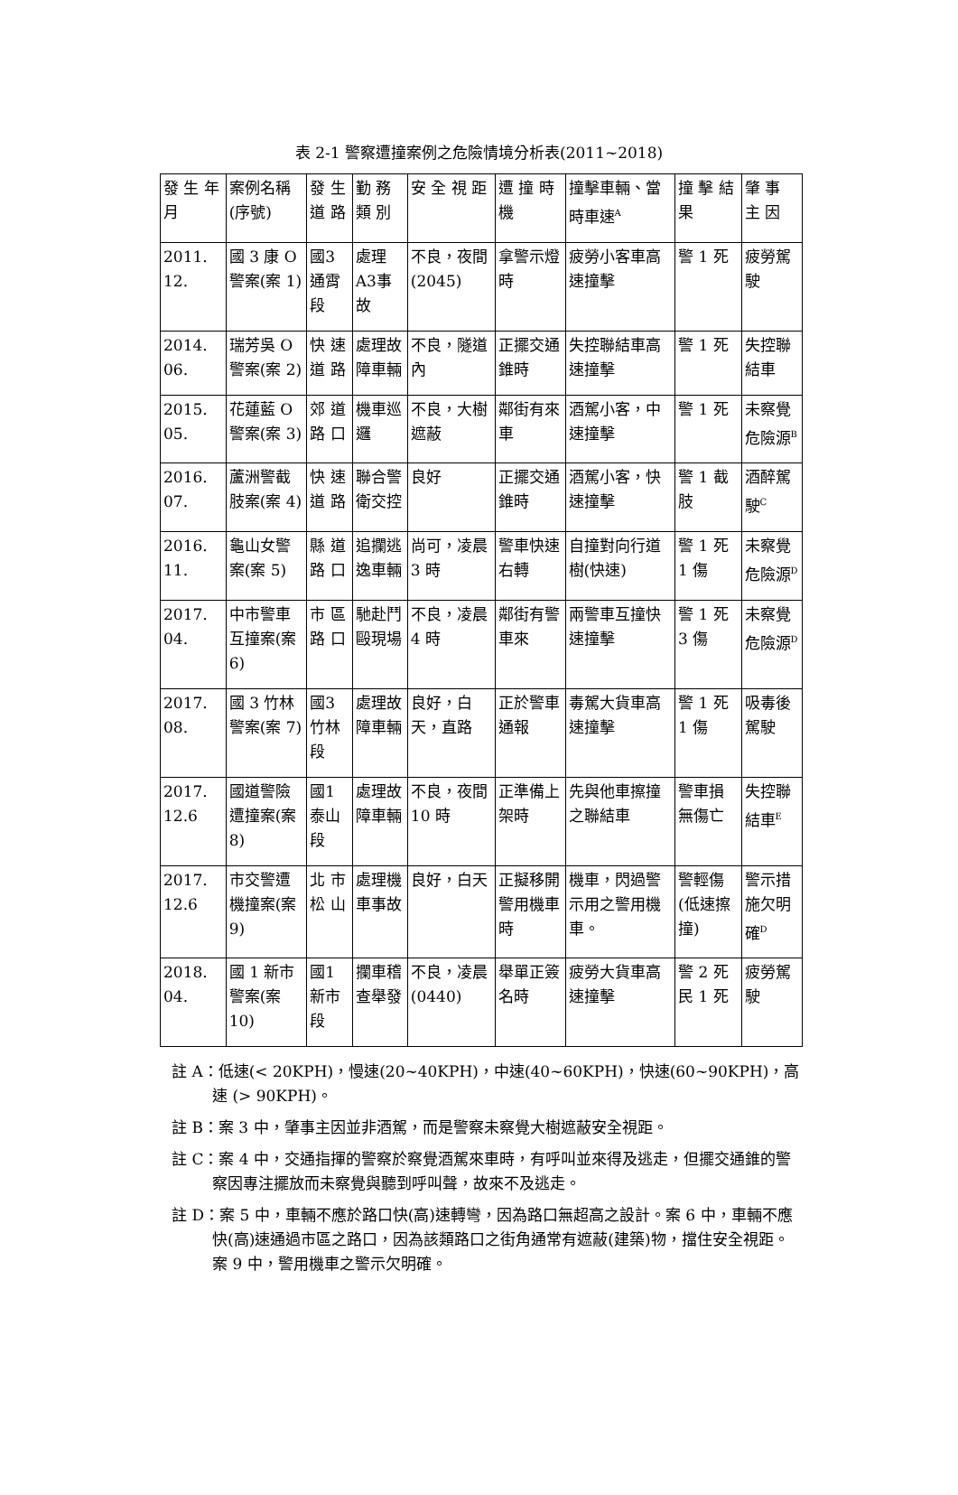表 2-1 警察遭撞案例之危險情境分析表(2011~2018)
| 發 生 年 月 | 案例名稱 (序號) | 發 生 道 路 | 勤 務 類 別 | 安 全 視 距 | 遭 撞 時 機 | 撞擊車輛、當時車速<sup>A</sup> | 撞 擊 結 果 | 肇 事 主 因 |
| --- | --- | --- | --- | --- | --- | --- | --- | --- |
| 2011. 12. | 國 3 康 O 警案(案 1) | 國3通霄段 | 處理A3事故 | 不良，夜間(2045) | 拿警示燈時 | 疲勞小客車高速撞擊 | 警 1 死 | 疲勞駕駛 |
| 2014. 06. | 瑞芳吳 O 警案(案 2) | 快 速 道 路 | 處理故障車輛 | 不良，隧道內 | 正擺交通錐時 | 失控聯結車高速撞擊 | 警 1 死 | 失控聯結車 |
| 2015. 05. | 花蓮藍 O 警案(案 3) | 郊 道 路 口 | 機車巡邏 | 不良，大樹遮蔽 | 鄰街有來車 | 酒駕小客，中速撞擊 | 警 1 死 | 未察覺危險源<sup>B</sup> |
| 2016. 07. | 蘆洲警截肢案(案 4) | 快 速 道 路 | 聯合警衛交控 | 良好 | 正擺交通錐時 | 酒駕小客，快速撞擊 | 警 1 截肢 | 酒醉駕駛<sup>C</sup> |
| 2016. 11. | 龜山女警案(案 5) | 縣 道 路 口 | 追攔逃逸車輛 | 尚可，凌晨 3 時 | 警車快速右轉 | 自撞對向行道樹(快速) | 警 1 死 1 傷 | 未察覺危險源<sup>D</sup> |
| 2017. 04. | 中市警車互撞案(案 6) | 市 區 路 口 | 馳赴鬥毆現場 | 不良，凌晨 4 時 | 鄰街有警車來 | 兩警車互撞快速撞擊 | 警 1 死 3 傷 | 未察覺危險源<sup>D</sup> |
| 2017. 08. | 國 3 竹林警案(案 7) | 國3竹林段 | 處理故障車輛 | 良好，白天，直路 | 正於警車通報 | 毒駕大貨車高速撞擊 | 警 1 死 1 傷 | 吸毒後駕駛 |
| 2017. 12.6 | 國道警險遭撞案(案 8) | 國1泰山段 | 處理故障車輛 | 不良，夜間 10 時 | 正準備上架時 | 先與他車擦撞之聯結車 | 警車損無傷亡 | 失控聯結車<sup>E</sup> |
| 2017. 12.6 | 市交警遭機撞案(案 9) | 北 市 松 山 | 處理機車事故 | 良好，白天 | 正擬移開警用機車時 | 機車，閃過警示用之警用機車。 | 警輕傷(低速擦撞) | 警示措施欠明確<sup>D</sup> |
| 2018. 04. | 國 1 新市警案(案 10) | 國1新市段 | 攔車稽查舉發 | 不良，凌晨(0440) | 舉單正簽名時 | 疲勞大貨車高速撞擊 | 警 2 死 民 1 死 | 疲勞駕駛 |
註 A：低速(< 20KPH)，慢速(20~40KPH)，中速(40~60KPH)，快速(60~90KPH)，高速 (> 90KPH)。
註 B：案 3 中，肇事主因並非酒駕，而是警察未察覺大樹遮蔽安全視距。
註 C：案 4 中，交通指揮的警察於察覺酒駕來車時，有呼叫並來得及逃走，但擺交通錐的警察因專注擺放而未察覺與聽到呼叫聲，故來不及逃走。
註 D：案 5 中，車輛不應於路口快(高)速轉彎，因為路口無超高之設計。案 6 中，車輛不應快(高)速通過市區之路口，因為該類路口之街角通常有遮蔽(建築)物，擋住安全視距。案 9 中，警用機車之警示欠明確。